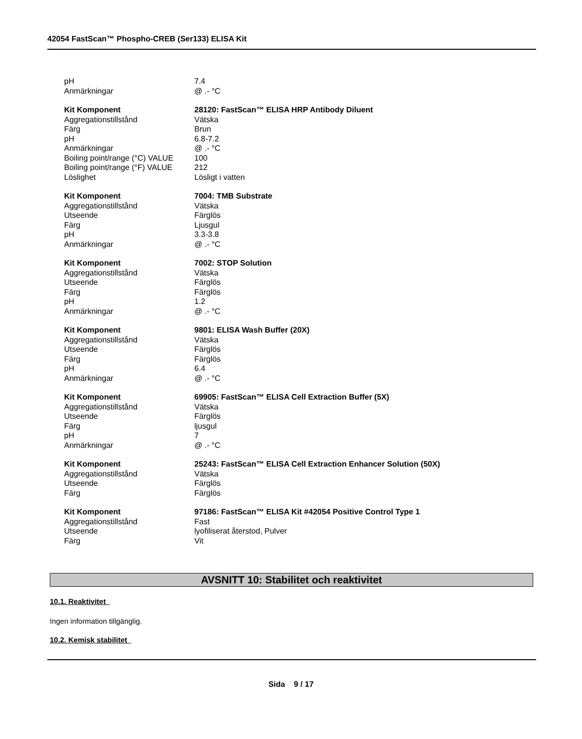42054 FastScan™ Phospho-CREB (Ser133) ELISA Kit
| pH | 7.4 |
| Anmärkningar | @ .- °C |
| Kit Komponent | 28120: FastScan™ ELISA HRP Antibody Diluent |
| Aggregationstillstånd | Vätska |
| Färg | Brun |
| pH | 6.8-7.2 |
| Anmärkningar | @ .- °C |
| Boiling point/range (°C) VALUE | 100 |
| Boiling point/range (°F) VALUE | 212 |
| Löslighet | Lösligt i vatten |
| Kit Komponent | 7004: TMB Substrate |
| Aggregationstillstånd | Vätska |
| Utseende | Färglös |
| Färg | Ljusgul |
| pH | 3.3-3.8 |
| Anmärkningar | @ .- °C |
| Kit Komponent | 7002: STOP Solution |
| Aggregationstillstånd | Vätska |
| Utseende | Färglös |
| Färg | Färglös |
| pH | 1.2 |
| Anmärkningar | @ .- °C |
| Kit Komponent | 9801: ELISA Wash Buffer (20X) |
| Aggregationstillstånd | Vätska |
| Utseende | Färglös |
| Färg | Färglös |
| pH | 6.4 |
| Anmärkningar | @ .- °C |
| Kit Komponent | 69905: FastScan™ ELISA Cell Extraction Buffer (5X) |
| Aggregationstillstånd | Vätska |
| Utseende | Färglös |
| Färg | ljusgul |
| pH | 7 |
| Anmärkningar | @ .- °C |
| Kit Komponent | 25243: FastScan™ ELISA Cell Extraction Enhancer Solution (50X) |
| Aggregationstillstånd | Vätska |
| Utseende | Färglös |
| Färg | Färglös |
| Kit Komponent | 97186: FastScan™ ELISA Kit #42054 Positive Control Type 1 |
| Aggregationstillstånd | Fast |
| Utseende | lyofiliserat återstod, Pulver |
| Färg | Vit |
AVSNITT 10: Stabilitet och reaktivitet
10.1. Reaktivitet
Ingen information tillgänglig.
10.2. Kemisk stabilitet
Sida 9 / 17